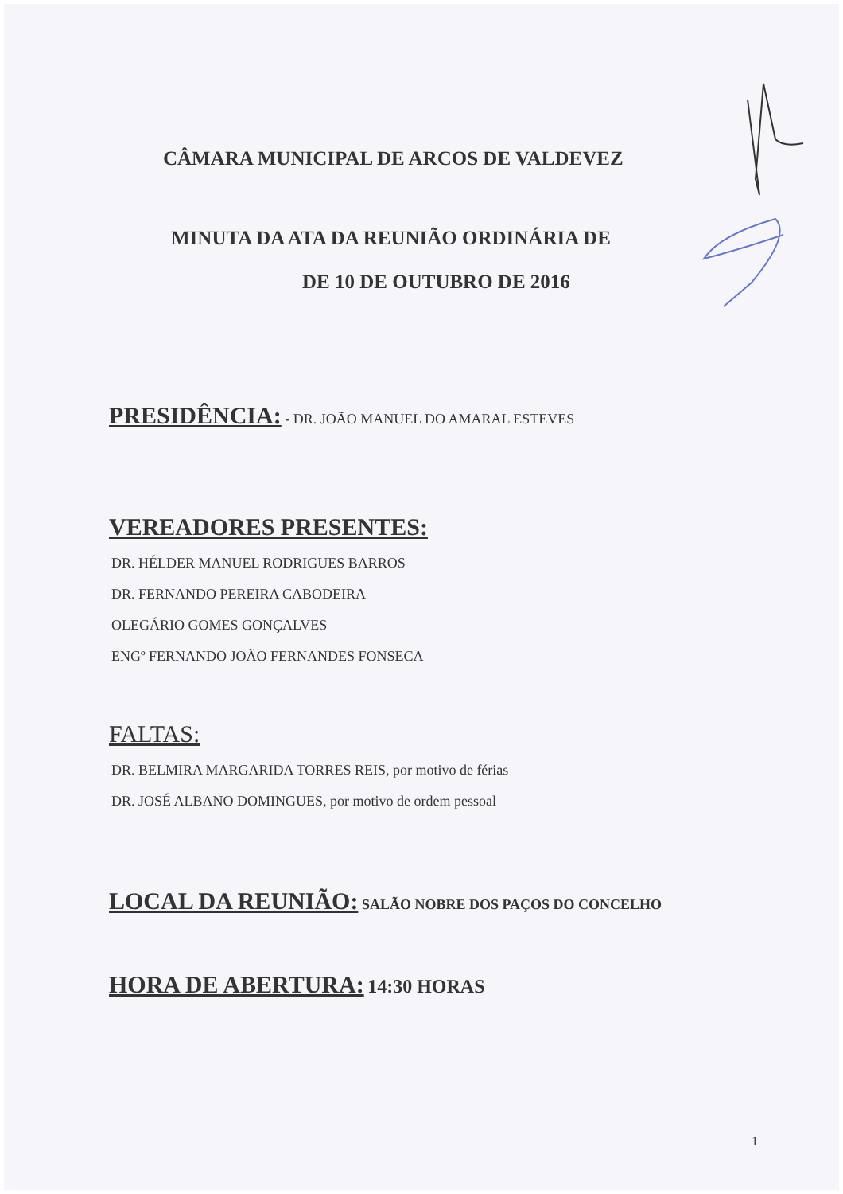CÂMARA MUNICIPAL DE ARCOS DE VALDEVEZ
MINUTA DA ATA DA REUNIÃO ORDINÁRIA DE
DE 10 DE OUTUBRO DE 2016
PRESIDÊNCIA: - DR. JOÃO MANUEL DO AMARAL ESTEVES
VEREADORES PRESENTES:
DR. HÉLDER MANUEL RODRIGUES BARROS
DR. FERNANDO PEREIRA CABODEIRA
OLEGÁRIO GOMES GONÇALVES
ENGº FERNANDO JOÃO FERNANDES FONSECA
FALTAS:
DR. BELMIRA MARGARIDA TORRES REIS, por motivo de férias
DR. JOSÉ ALBANO DOMINGUES, por motivo de ordem pessoal
LOCAL DA REUNIÃO: SALÃO NOBRE DOS PAÇOS DO CONCELHO
HORA DE ABERTURA: 14:30 HORAS
1